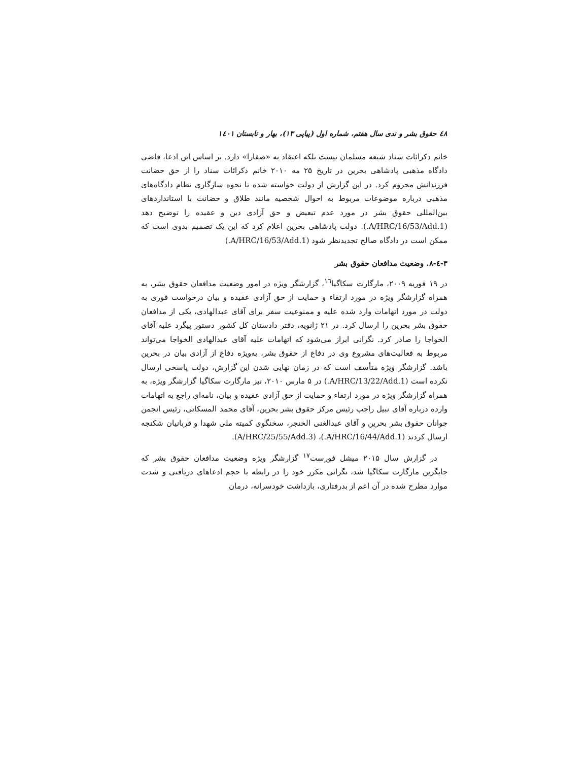٤٨ حقوق بشر و ندی سال هفتم، شماره اول (پیاپی ۱۳)، بهار و تابستان ۱٤٠۱
خانم دکرائات سناد شیعه مسلمان نیست بلکه اعتقاد به «صفارا» دارد. بر اساس این ادعا، قاضی دادگاه مذهبی پادشاهی بحرین در تاریخ ۲۵ مه ۲۰۱۰ خانم دکرائات سناد را از حق حضانت فرزندانش محروم کرد. در این گزارش از دولت خواسته شده تا نحوه سازگاری نظام دادگاه‌های مذهبی درباره موضوعات مربوط به احوال شخصیه مانند طلاق و حضانت با استانداردهای بین‌المللی حقوق بشر در مورد عدم تبعیض و حق آزادی دین و عقیده را توضیح دهد (A/HRC/16/53/Add.1.). دولت پادشاهی بحرین اعلام کرد که این یک تصمیم بدوی است که ممکن است در دادگاه صالح تجدیدنظر شود (A/HRC/16/53/Add.1.)
۳-٤-۸. وضعیت مدافعان حقوق بشر
در ۱۹ فوریه ۲۰۰۹، مارگارت سکاگیا<sup>۱٦</sup>، گزارشگر ویژه در امور وضعیت مدافعان حقوق بشر، به همراه گزارشگر ویژه در مورد ارتقاء و حمایت از حق آزادی عقیده و بیان درخواست فوری به دولت در مورد اتهامات وارد شده علیه و ممنوعیت سفر برای آقای عبدالهادی، یکی از مدافعان حقوق بشر بحرین را ارسال کرد. در ۲۱ ژانویه، دفتر دادستان کل کشور دستور پیگرد علیه آقای الخواجا را صادر کرد. نگرانی ابراز می‌شود که اتهامات علیه آقای عبدالهادی الخواجا می‌تواند مربوط به فعالیت‌های مشروع وی در دفاع از حقوق بشر، به‌ویژه دفاع از آزادی بیان در بحرین باشد. گزارشگر ویژه متأسف است که در زمان نهایی شدن این گزارش، دولت پاسخی ارسال نکرده است (A/HRC/13/22/Add.1.) در ۵ مارس ۲۰۱۰، نیز مارگارت سکاگیا گزارشگر ویژه، به همراه گزارشگر ویژه در مورد ارتقاء و حمایت از حق آزادی عقیده و بیان، نامه‌ای راجع به اتهامات وارده درباره آقای نبیل راجب رئیس مرکز حقوق بشر بحرین، آقای محمد المسکاتی، رئیس انجمن جوانان حقوق بشر بحرین و آقای عبدالغنی الخنجر، سخنگوی کمیته ملی شهدا و قربانیان شکنجه ارسال کردند (A/HRC/16/44/Add.1.)، (A/HRC/25/55/Add.3).
در گزارش سال ۲۰۱۵ میشل فورست<sup>۱۷</sup> گزارشگر ویژه وضعیت مدافعان حقوق بشر که جایگزین مارگارت سکاگیا شد، نگرانی مکرر خود را در رابطه با حجم ادعاهای دریافتی و شدت موارد مطرح شده در آن اعم از بدرفتاری، بازداشت خودسرانه، درمان